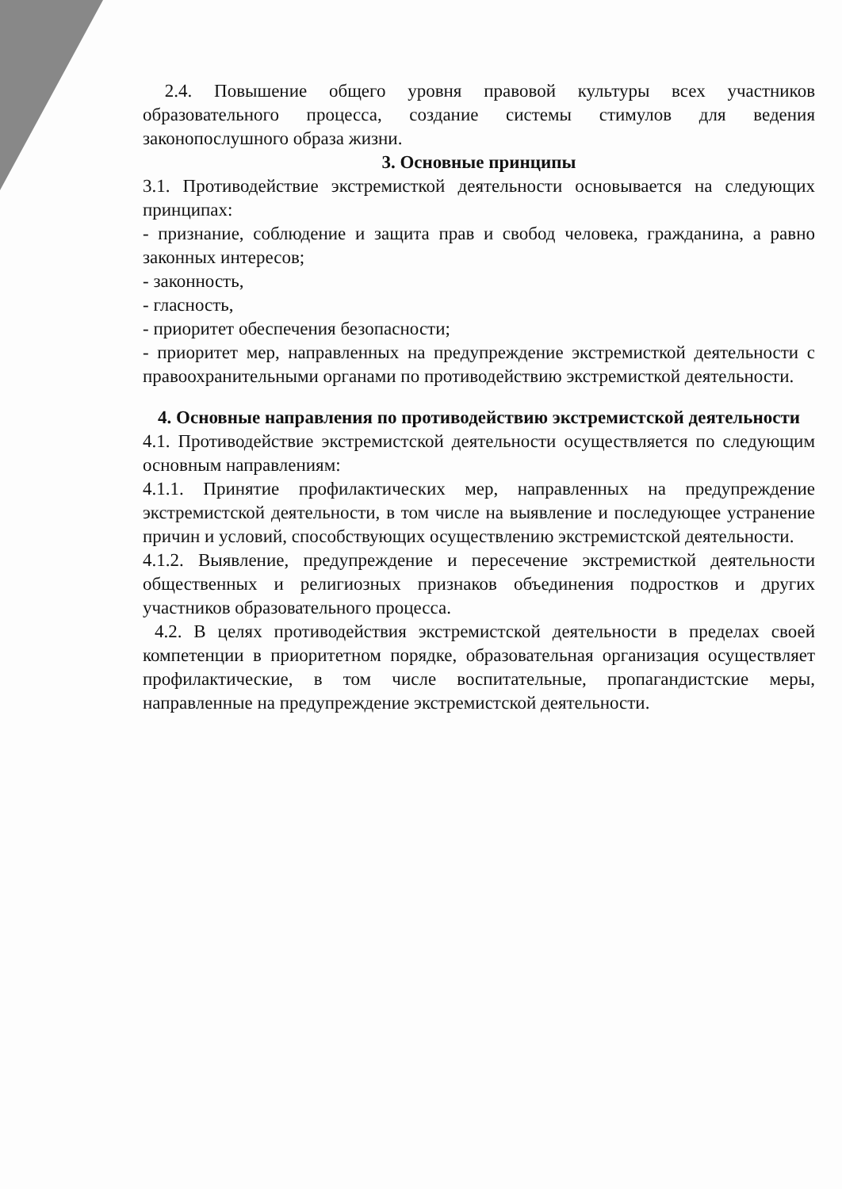2.4. Повышение общего уровня правовой культуры всех участников образовательного процесса, создание системы стимулов для ведения законопослушного образа жизни.
3. Основные принципы
3.1. Противодействие экстремисткой деятельности основывается на следующих принципах:
- признание, соблюдение и защита прав и свобод человека, гражданина, а равно законных интересов;
- законность,
- гласность,
- приоритет обеспечения безопасности;
- приоритет мер, направленных на предупреждение экстремисткой деятельности с правоохранительными органами по противодействию экстремисткой деятельности.
4. Основные направления по противодействию экстремистской деятельности
4.1. Противодействие экстремистской деятельности осуществляется по следующим основным направлениям:
4.1.1. Принятие профилактических мер, направленных на предупреждение экстремистской деятельности, в том числе на выявление и последующее устранение причин и условий, способствующих осуществлению экстремистской деятельности.
4.1.2. Выявление, предупреждение и пересечение экстремисткой деятельности общественных и религиозных признаков объединения подростков и других участников образовательного процесса.
4.2. В целях противодействия экстремистской деятельности в пределах своей компетенции в приоритетном порядке, образовательная организация осуществляет профилактические, в том числе воспитательные, пропагандистские меры, направленные на предупреждение экстремистской деятельности.